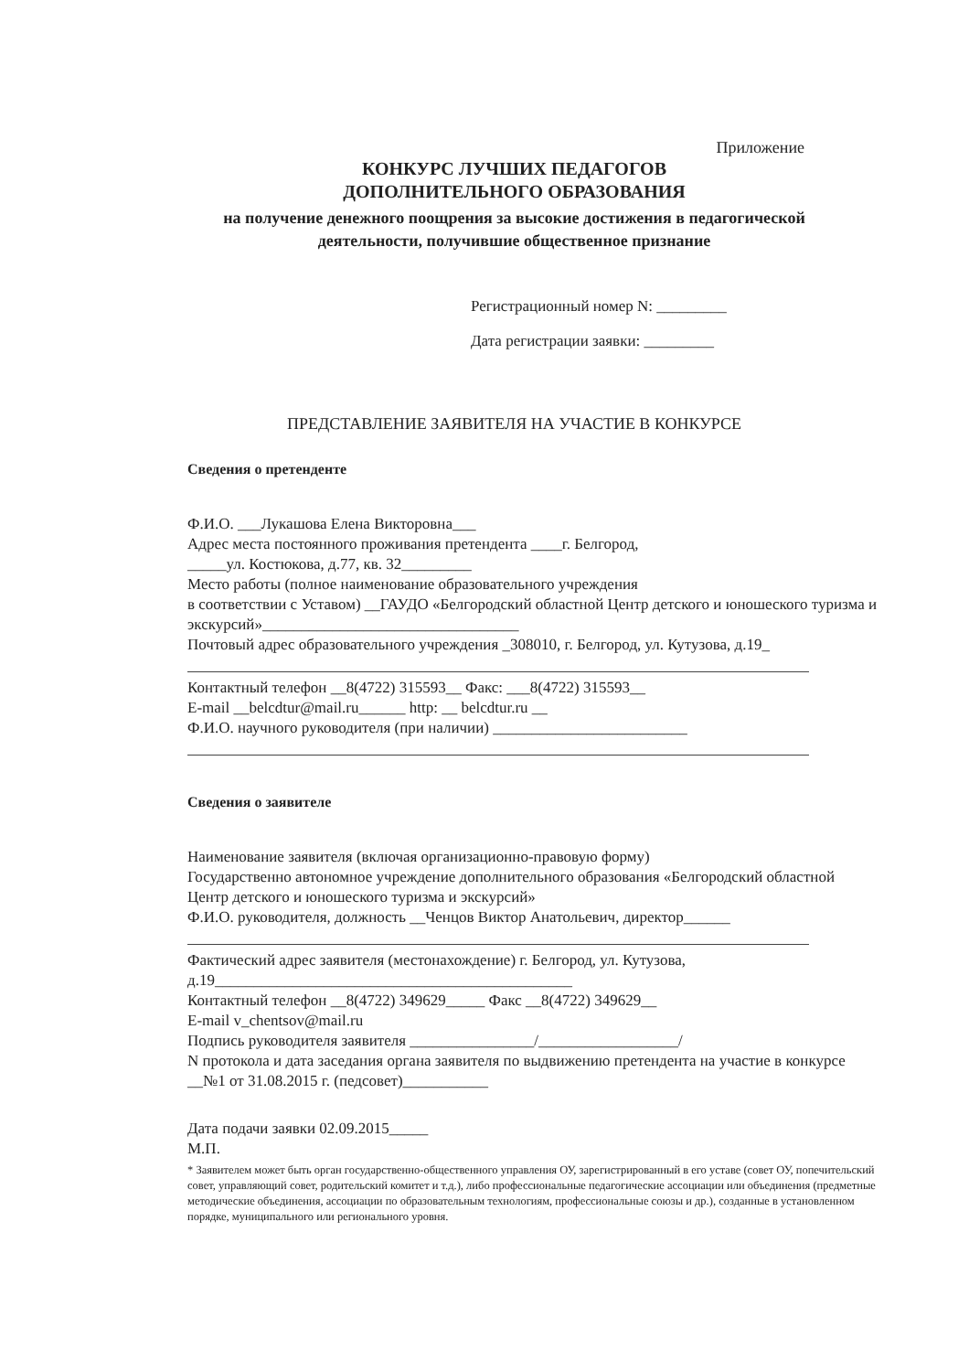Приложение
КОНКУРС ЛУЧШИХ ПЕДАГОГОВ
ДОПОЛНИТЕЛЬНОГО ОБРАЗОВАНИЯ
на получение денежного поощрения за высокие достижения в педагогической деятельности, получившие общественное признание
Регистрационный номер N: _________
Дата регистрации заявки: _________
ПРЕДСТАВЛЕНИЕ ЗАЯВИТЕЛЯ НА УЧАСТИЕ В КОНКУРСЕ
Сведения о претенденте
Ф.И.О. ___Лукашова Елена Викторовна___
Адрес места постоянного проживания претендента ____г. Белгород,
_____ул. Костюкова, д.77, кв. 32_________
Место работы (полное наименование образовательного учреждения
в соответствии с Уставом) __ГАУДО «Белгородский областной Центр детского и юношеского туризма и экскурсий»_________________________________
Почтовый адрес образовательного учреждения _308010, г. Белгород, ул. Кутузова, д.19_
Контактный телефон __8(4722) 315593__ Факс: ___8(4722) 315593__
E-mail __belcdtur@mail.ru______ http: __ belcdtur.ru __
Ф.И.О. научного руководителя (при наличии) _________________________
Сведения о заявителе
Наименование заявителя (включая организационно-правовую форму)
Государственно автономное учреждение дополнительного образования «Белгородский областной Центр детского и юношеского туризма и экскурсий»
Ф.И.О. руководителя, должность __Ченцов Виктор Анатольевич, директор______
Фактический адрес заявителя (местонахождение) г. Белгород, ул. Кутузова, д.19______________________________________________
Контактный телефон __8(4722) 349629_____ Факс __8(4722) 349629__
E-mail v_chentsov@mail.ru
Подпись руководителя заявителя ________________/__________________/
N протокола и дата заседания органа заявителя по выдвижению претендента на участие в конкурсе __№1 от 31.08.2015 г. (педсовет)___________
Дата подачи заявки 02.09.2015_____
М.П.
* Заявителем может быть орган государственно-общественного управления ОУ, зарегистрированный в его уставе (совет ОУ, попечительский совет, управляющий совет, родительский комитет и т.д.), либо профессиональные педагогические ассоциации или объединения (предметные методические объединения, ассоциации по образовательным технологиям, профессиональные союзы и др.), созданные в установленном порядке, муниципального или регионального уровня.